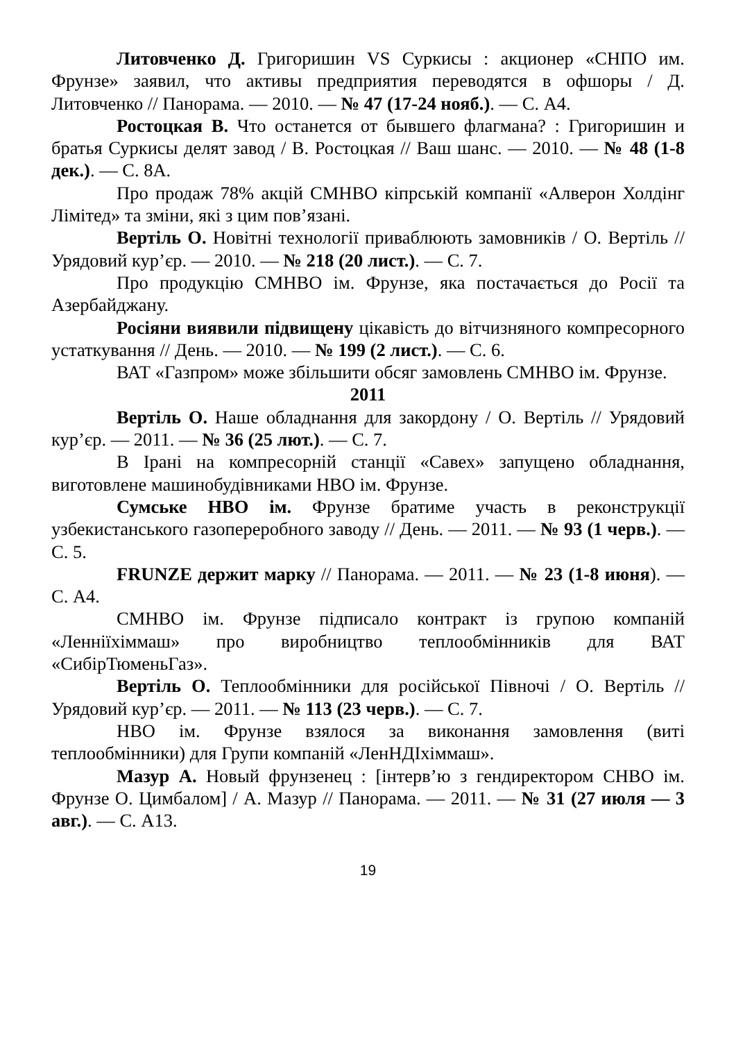Литовченко Д. Григоришин VS Суркисы : акционер «СНПО им. Фрунзе» заявил, что активы предприятия переводятся в офшоры / Д. Литовченко // Панорама. — 2010. — № 47 (17-24 нояб.). — С. А4.
Ростоцкая В. Что останется от бывшего флагмана? : Григоришин и братья Суркисы делят завод / В. Ростоцкая // Ваш шанс. — 2010. — № 48 (1-8 дек.). — С. 8А.
Про продаж 78% акцій СМНВО кіпрській компанії «Алверон Холдінг Лімітед» та зміни, які з цим пов’язані.
Вертіль О. Новітні технології приваблюють замовників / О. Вертіль // Урядовий кур’єр. — 2010. — № 218 (20 лист.). — С. 7.
Про продукцію СМНВО ім. Фрунзе, яка постачається до Росії та Азербайджану.
Росіяни виявили підвищену цікавість до вітчизняного компресорного устаткування // День. — 2010. — № 199 (2 лист.). — С. 6.
ВАТ «Газпром» може збільшити обсяг замовлень СМНВО ім. Фрунзе.
2011
Вертіль О. Наше обладнання для закордону / О. Вертіль // Урядовий кур’єр. — 2011. — № 36 (25 лют.). — С. 7.
В Ірані на компресорній станції «Савех» запущено обладнання, виготовлене машинобудівниками НВО ім. Фрунзе.
Сумське НВО ім. Фрунзе братиме участь в реконструкції узбекистанського газопереробного заводу // День. — 2011. — № 93 (1 черв.). — С. 5.
FRUNZE держит марку // Панорама. — 2011. — № 23 (1-8 июня). — С. А4.
СМНВО ім. Фрунзе підписало контракт із групою компаній «Ленніїхіммаш» про виробництво теплообмінників для ВАТ «СибірТюменьГаз».
Вертіль О. Теплообмінники для російської Півночі / О. Вертіль // Урядовий кур’єр. — 2011. — № 113 (23 черв.). — С. 7.
НВО ім. Фрунзе взялося за виконання замовлення (виті теплообмінники) для Групи компаній «ЛенНДІхіммаш».
Мазур А. Новый фрунзенец : [інтерв’ю з гендиректором СНВО ім. Фрунзе О. Цимбалом] / А. Мазур // Панорама. — 2011. — № 31 (27 июля — 3 авг.). — С. А13.
19